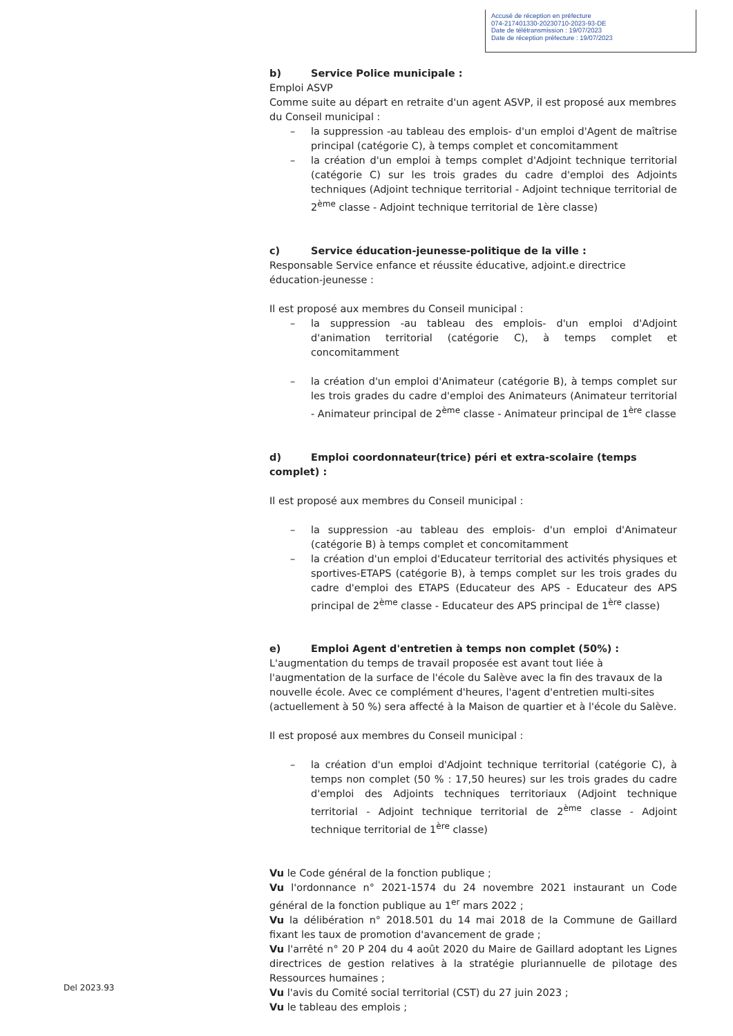Accusé de réception en préfecture
074-217401330-20230710-2023-93-DE
Date de télétransmission : 19/07/2023
Date de réception préfecture : 19/07/2023
b) Service Police municipale :
Emploi ASVP
Comme suite au départ en retraite d'un agent ASVP, il est proposé aux membres du Conseil municipal :
la suppression -au tableau des emplois- d'un emploi d'Agent de maîtrise principal (catégorie C), à temps complet et concomitamment
la création d'un emploi à temps complet d'Adjoint technique territorial (catégorie C) sur les trois grades du cadre d'emploi des Adjoints techniques (Adjoint technique territorial - Adjoint technique territorial de 2<sup>ème</sup> classe - Adjoint technique territorial de 1ère classe)
c) Service éducation-jeunesse-politique de la ville :
Responsable Service enfance et réussite éducative, adjoint.e directrice éducation-jeunesse :
Il est proposé aux membres du Conseil municipal :
la suppression -au tableau des emplois- d'un emploi d'Adjoint d'animation territorial (catégorie C), à temps complet et concomitamment
la création d'un emploi d'Animateur (catégorie B), à temps complet sur les trois grades du cadre d'emploi des Animateurs (Animateur territorial - Animateur principal de 2<sup>ème</sup> classe - Animateur principal de 1<sup>ère</sup> classe
d) Emploi coordonnateur(trice) péri et extra-scolaire (temps complet) :
Il est proposé aux membres du Conseil municipal :
la suppression -au tableau des emplois- d'un emploi d'Animateur (catégorie B) à temps complet et concomitamment
la création d'un emploi d'Educateur territorial des activités physiques et sportives-ETAPS (catégorie B), à temps complet sur les trois grades du cadre d'emploi des ETAPS (Educateur des APS - Educateur des APS principal de 2<sup>ème</sup> classe - Educateur des APS principal de 1<sup>ère</sup> classe)
e) Emploi Agent d'entretien à temps non complet (50%) :
L'augmentation du temps de travail proposée est avant tout liée à l'augmentation de la surface de l'école du Salève avec la fin des travaux de la nouvelle école. Avec ce complément d'heures, l'agent d'entretien multi-sites (actuellement à 50 %) sera affecté à la Maison de quartier et à l'école du Salève.
Il est proposé aux membres du Conseil municipal :
la création d'un emploi d'Adjoint technique territorial (catégorie C), à temps non complet (50 % : 17,50 heures) sur les trois grades du cadre d'emploi des Adjoints techniques territoriaux (Adjoint technique territorial - Adjoint technique territorial de 2<sup>ème</sup> classe - Adjoint technique territorial de 1<sup>ère</sup> classe)
Vu le Code général de la fonction publique ;
Vu l'ordonnance n° 2021-1574 du 24 novembre 2021 instaurant un Code général de la fonction publique au 1<sup>er</sup> mars 2022 ;
Vu la délibération n° 2018.501 du 14 mai 2018 de la Commune de Gaillard fixant les taux de promotion d'avancement de grade ;
Vu l'arrêté n° 20 P 204 du 4 août 2020 du Maire de Gaillard adoptant les Lignes directrices de gestion relatives à la stratégie pluriannuelle de pilotage des Ressources humaines ;
Vu l'avis du Comité social territorial (CST) du 27 juin 2023 ;
Vu le tableau des emplois ;
Del 2023.93